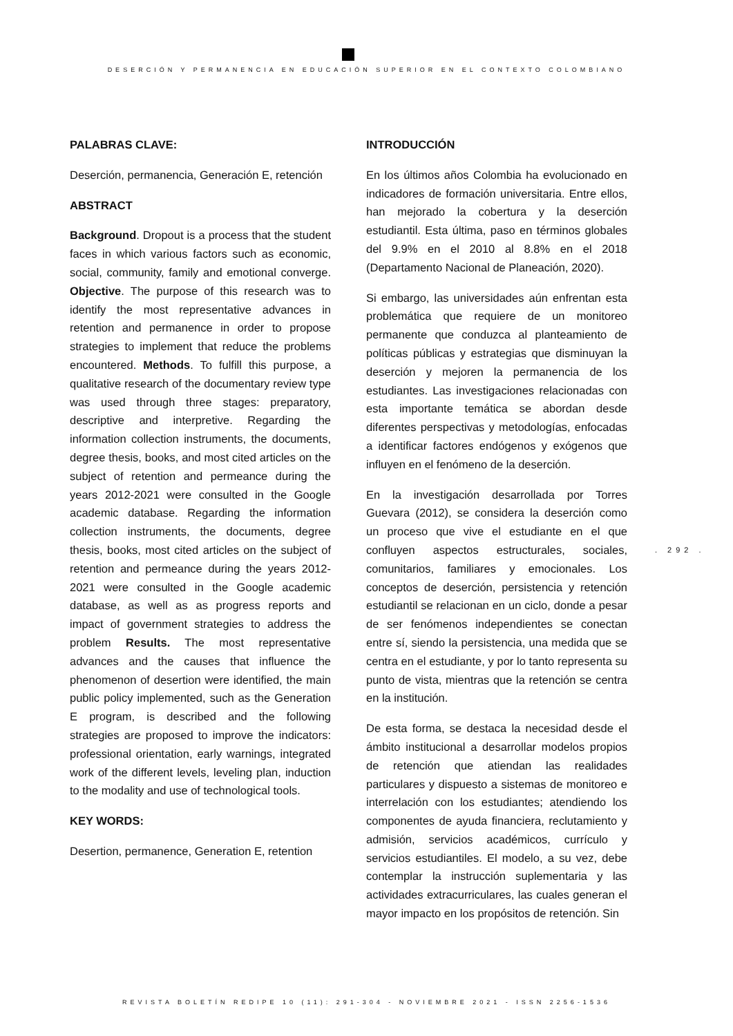DESERCIÓN Y PERMANENCIA EN EDUCACIÓN SUPERIOR EN EL CONTEXTO COLOMBIANO
PALABRAS CLAVE:
Deserción, permanencia, Generación E, retención
ABSTRACT
Background. Dropout is a process that the student faces in which various factors such as economic, social, community, family and emotional converge. Objective. The purpose of this research was to identify the most representative advances in retention and permanence in order to propose strategies to implement that reduce the problems encountered. Methods. To fulfill this purpose, a qualitative research of the documentary review type was used through three stages: preparatory, descriptive and interpretive. Regarding the information collection instruments, the documents, degree thesis, books, and most cited articles on the subject of retention and permeance during the years 2012-2021 were consulted in the Google academic database. Regarding the information collection instruments, the documents, degree thesis, books, most cited articles on the subject of retention and permeance during the years 2012-2021 were consulted in the Google academic database, as well as as progress reports and impact of government strategies to address the problem Results. The most representative advances and the causes that influence the phenomenon of desertion were identified, the main public policy implemented, such as the Generation E program, is described and the following strategies are proposed to improve the indicators: professional orientation, early warnings, integrated work of the different levels, leveling plan, induction to the modality and use of technological tools.
KEY WORDS:
Desertion, permanence, Generation E, retention
INTRODUCCIÓN
En los últimos años Colombia ha evolucionado en indicadores de formación universitaria. Entre ellos, han mejorado la cobertura y la deserción estudiantil. Esta última, paso en términos globales del 9.9% en el 2010 al 8.8% en el 2018 (Departamento Nacional de Planeación, 2020).
Si embargo, las universidades aún enfrentan esta problemática que requiere de un monitoreo permanente que conduzca al planteamiento de políticas públicas y estrategias que disminuyan la deserción y mejoren la permanencia de los estudiantes. Las investigaciones relacionadas con esta importante temática se abordan desde diferentes perspectivas y metodologías, enfocadas a identificar factores endógenos y exógenos que influyen en el fenómeno de la deserción.
En la investigación desarrollada por Torres Guevara (2012), se considera la deserción como un proceso que vive el estudiante en el que confluyen aspectos estructurales, sociales, comunitarios, familiares y emocionales. Los conceptos de deserción, persistencia y retención estudiantil se relacionan en un ciclo, donde a pesar de ser fenómenos independientes se conectan entre sí, siendo la persistencia, una medida que se centra en el estudiante, y por lo tanto representa su punto de vista, mientras que la retención se centra en la institución.
De esta forma, se destaca la necesidad desde el ámbito institucional a desarrollar modelos propios de retención que atiendan las realidades particulares y dispuesto a sistemas de monitoreo e interrelación con los estudiantes; atendiendo los componentes de ayuda financiera, reclutamiento y admisión, servicios académicos, currículo y servicios estudiantiles. El modelo, a su vez, debe contemplar la instrucción suplementaria y las actividades extracurriculares, las cuales generan el mayor impacto en los propósitos de retención. Sin
. 292 .
REVISTA BOLETÍN REDIPE 10 (11): 291-304 - NOVIEMBRE 2021 - ISSN 2256-1536